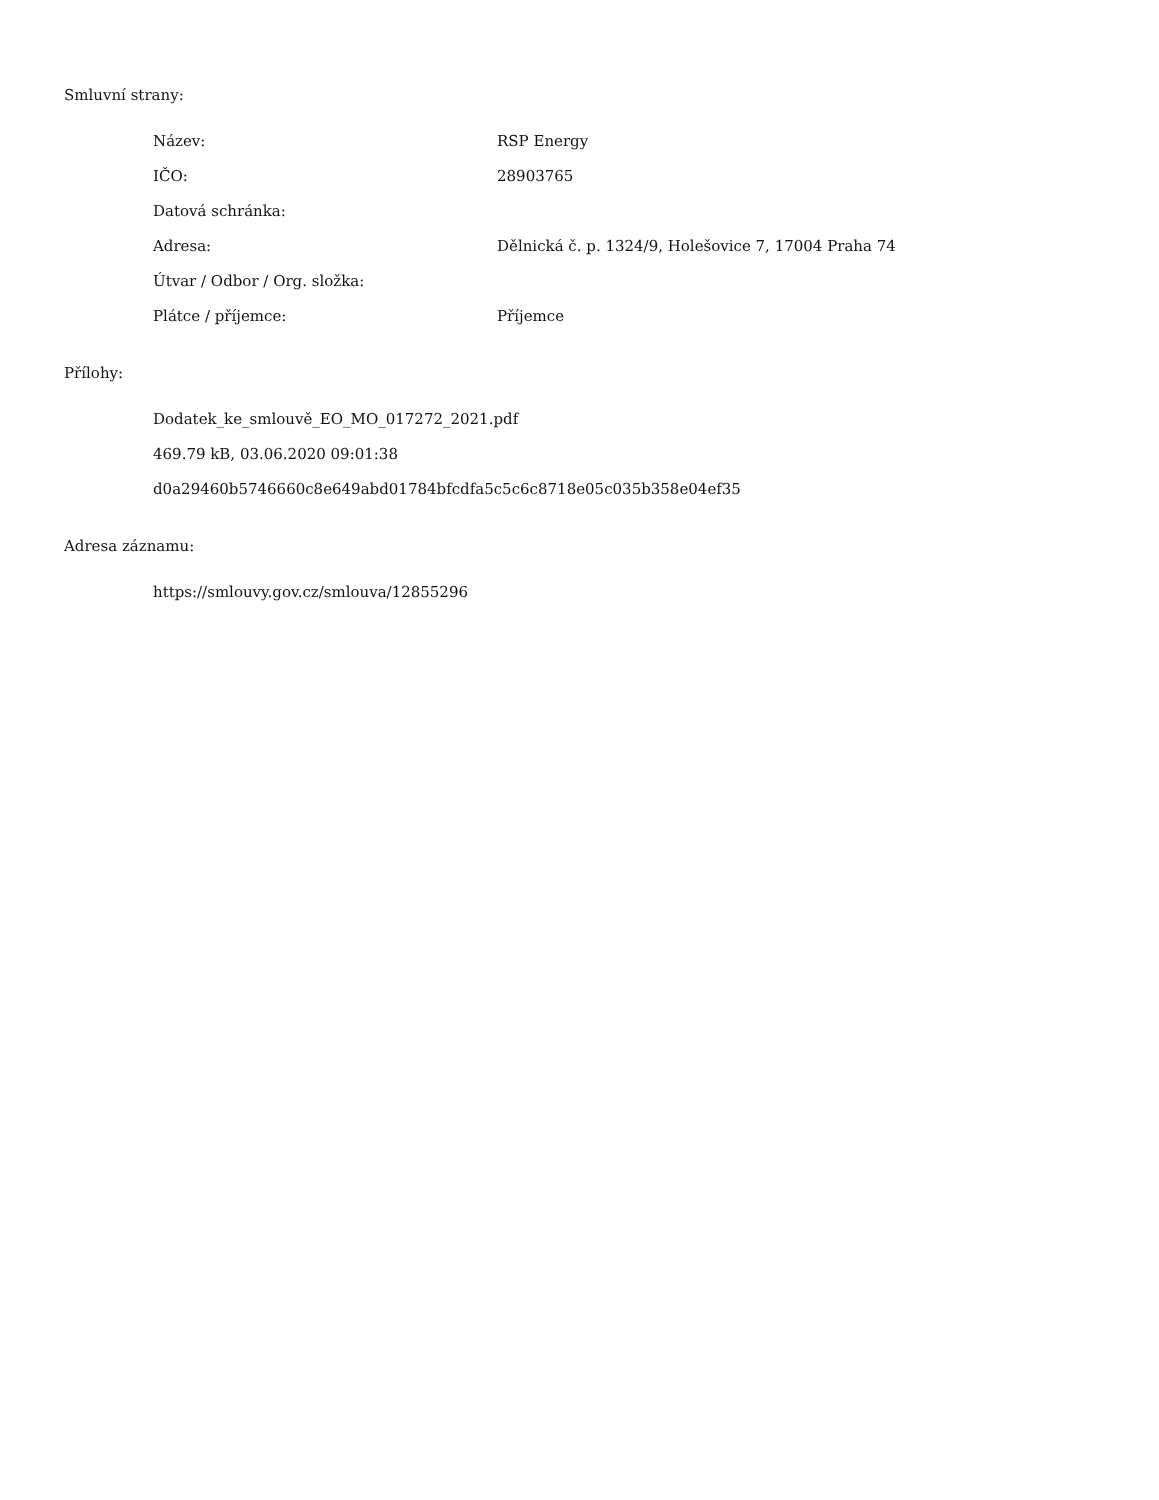Smluvní strany:
| Název: | RSP Energy |
| IČO: | 28903765 |
| Datová schránka: | |
| Adresa: | Dělnická č. p. 1324/9, Holešovice 7, 17004 Praha 74 |
| Útvar / Odbor / Org. složka: | |
| Plátce / příjemce: | Příjemce |
Přílohy:
Dodatek_ke_smlouvě_EO_MO_017272_2021.pdf
469.79 kB, 03.06.2020 09:01:38
d0a29460b5746660c8e649abd01784bfcdfa5c5c6c8718e05c035b358e04ef35
Adresa záznamu:
https://smlouvy.gov.cz/smlouva/12855296